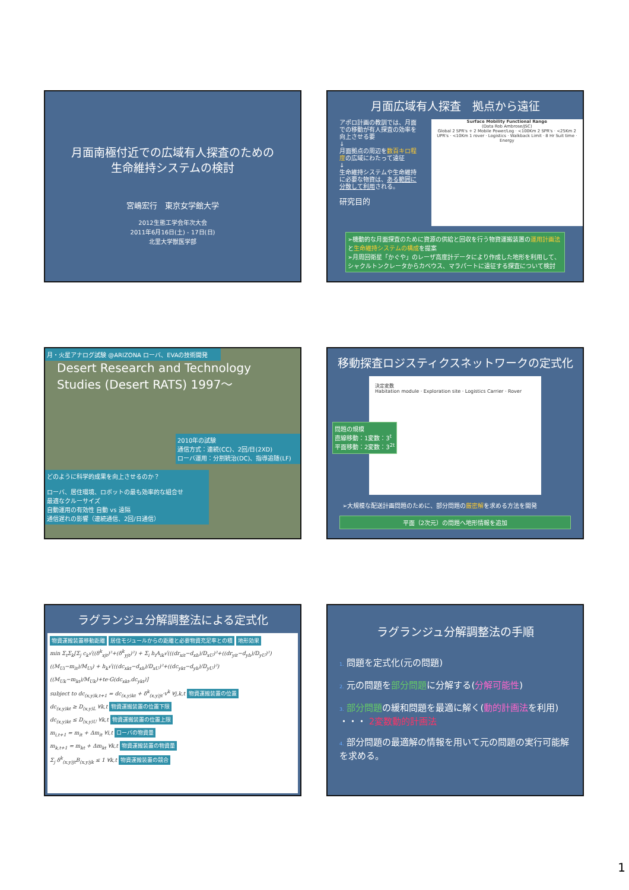月面南極付近での広域有人探査のための
生命維持システムの検討
宮嶋宏行　東京女学館大学
2012生態工学会年次大会
2011年6月16日(土) - 17日(日)
北里大学獣医学部
月面広域有人探査　拠点から遠征
アポロ計画の教訓では、月面での移動が有人探査の効率を向上させる要
↓
月面拠点の周辺を数百キロ程度の広域にわたって遠征
↓
生命維持システムや生命維持に必要な物資は、ある範囲に分散して利用される。
研究目的
Surface Mobility Functional Range
(Data Rob Ambrose/JSC)
Global 2 SPR's + 2 Mobile Power/Log · <100Km 2 SPR's · <25Km 2 UPR's · <10Km 1 rover · Logistics · Walkback Limit · 8 Hr Suit time · Energy
➢機動的な月面探査のために資源の供給と回収を行う物資運搬装置の運用計画法と生命維持システムの構成を提案
➢月周回衛星「かぐや」のレーザ高度計データにより作成した地形を利用して、シャクルトンクレータからカベウス、マラパートに遠征する探査について検討
月・火星アナログ試験 @ARIZONA ローバ、EVAの技術開発
Desert Research and Technology Studies (Desert RATS) 1997～
2010年の試験
通信方式：連続(CC)、2回/日(2XD)
ローバ運用：分割統治(DC)、指導追随(LF)
どのように科学的成果を向上させるのか？
ローバ、居住環境、ロボットの最も効率的な組合せ
最適なクルーサイズ
自動運用の有効性 自動 vs 遠隔
通信遅れの影響（連続通信、2回/日通信）
移動探査ロジスティクスネットワークの定式化
決定変数
Habitation module · Exploration site · Logistics Carrier · Rover
問題の規模
直線移動：1変数：3<sup>t</sup>
平面移動：2変数：3<sup>2t</sup>
➢大規模な配送計画問題のために、部分問題の厳密解を求める方法を開発
平面（2次元）の問題へ地形情報を追加
ラグランジュ分解調整法による定式化
物資運搬装置移動距離 居住モジュールからの距離と必要物資充足率との積 地形効果
min Σ<sub>t</sub>Σ<sub>k</sub>[Σ<sub>j</sub> c<sub>k</sub>√((δ<sup>k</sup><sub>xjt</sub>)²+(δ<sup>k</sup><sub>yjt</sub>)²) + Σ<sub>i</sub> h<sub>i</sub>A<sub>ik</sub>√(((dr<sub>xit</sub>−d<sub>xh</sub>)/D<sub>xU</sub>)²+((dr<sub>yit</sub>−d<sub>yh</sub>)/D<sub>yU</sub>)²)((M<sub>Ui</sub>−m<sub>it</sub>)/M<sub>Ui</sub>) + h<sub>k</sub>√(((dc<sub>xkt</sub>−d<sub>xh</sub>)/D<sub>xU</sub>)²+((dc<sub>ykt</sub>−d<sub>yh</sub>)/D<sub>yU</sub>)²)((M<sub>Uk</sub>−m<sub>kt</sub>)/M<sub>Uk</sub>)+te·G(dc<sub>xkt</sub>,dc<sub>ykt</sub>)]
subject to dc<sub>(x,y)k,t+1</sub> = dc<sub>(x,y)kt</sub> + δ<sup>k</sup><sub>(x,y)jt</sub>·v<sup>k</sup> ∀j,k,t 物資運搬装置の位置
dc<sub>(x,y)kt</sub> ≥ D<sub>(x,y)L</sub> ∀k,t 物資運搬装置の位置下限
dc<sub>(x,y)kt</sub> ≤ D<sub>(x,y)U</sub> ∀k,t 物資運搬装置の位置上限
m<sub>i,t+1</sub> = m<sub>it</sub> + Δm<sub>it</sub> ∀i,t ローバの物資量
m<sub>k,t+1</sub> = m<sub>kt</sub> + Δm<sub>kt</sub> ∀k,t 物資運搬装置の物資量
Σ<sub>j</sub> δ<sup>k</sup><sub>(x,y)jt</sub>B<sub>(x,y)jk</sub> ≤ 1 ∀k,t 物資運搬装置の競合
ラグランジュ分解調整法の手順
1. 問題を定式化(元の問題)
2. 元の問題を部分問題に分解する(分解可能性)
3. 部分問題の緩和問題を最適に解く(動的計画法を利用) ・・・ 2変数動的計画法
4. 部分問題の最適解の情報を用いて元の問題の実行可能解を求める。
1